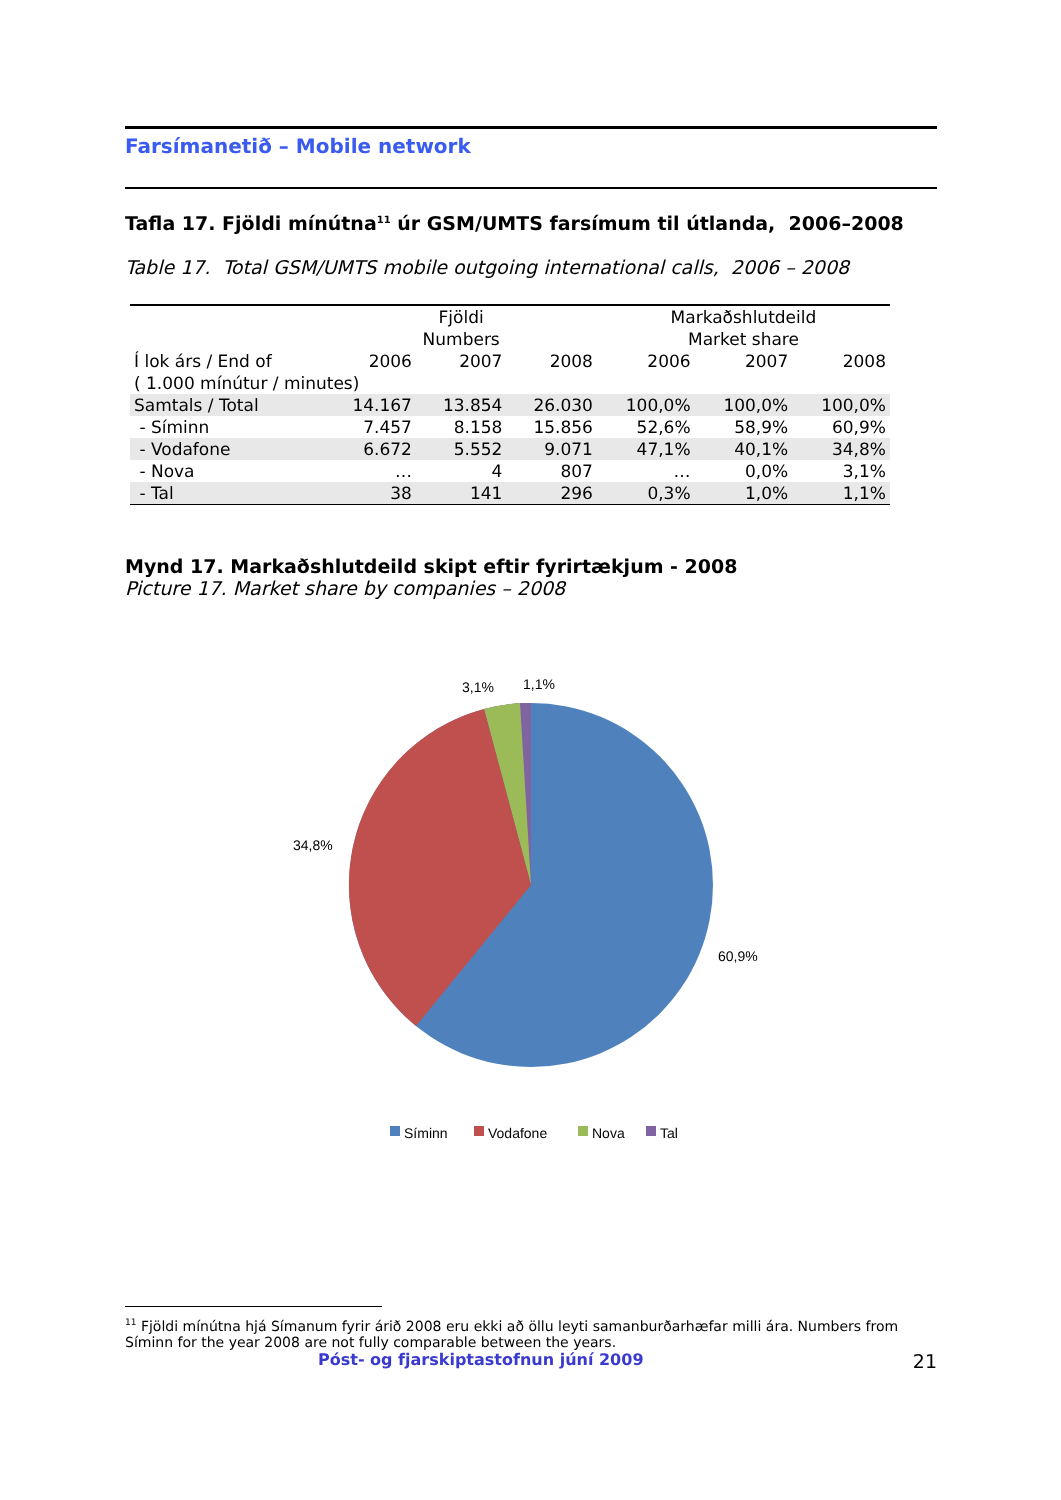Farsímanetið – Mobile network
Tafla 17. Fjöldi mínútna<sup>11</sup> úr GSM/UMTS farsímum til útlanda, 2006–2008
Table 17. Total GSM/UMTS mobile outgoing international calls, 2006 – 2008
| | Fjöldi Numbers | | | Markaðshlutdeild Market share | | |
| Í lok árs / End of | 2006 | 2007 | 2008 | 2006 | 2007 | 2008 |
| ( 1.000 mínútur / minutes) | | | | | | |
| Samtals / Total | 14.167 | 13.854 | 26.030 | 100,0% | 100,0% | 100,0% |
| - Síminn | 7.457 | 8.158 | 15.856 | 52,6% | 58,9% | 60,9% |
| - Vodafone | 6.672 | 5.552 | 9.071 | 47,1% | 40,1% | 34,8% |
| - Nova | … | 4 | 807 | … | 0,0% | 3,1% |
| - Tal | 38 | 141 | 296 | 0,3% | 1,0% | 1,1% |
Mynd 17. Markaðshlutdeild skipt eftir fyrirtækjum - 2008
Picture 17. Market share by companies – 2008
3,1%
1,1%
34,8%
60,9%
Síminn
Vodafone
Nova
Tal
<sup>11</sup> Fjöldi mínútna hjá Símanum fyrir árið 2008 eru ekki að öllu leyti samanburðarhæfar milli ára. Numbers from Síminn for the year 2008 are not fully comparable between the years.
Póst- og fjarskiptastofnun júní 2009 21